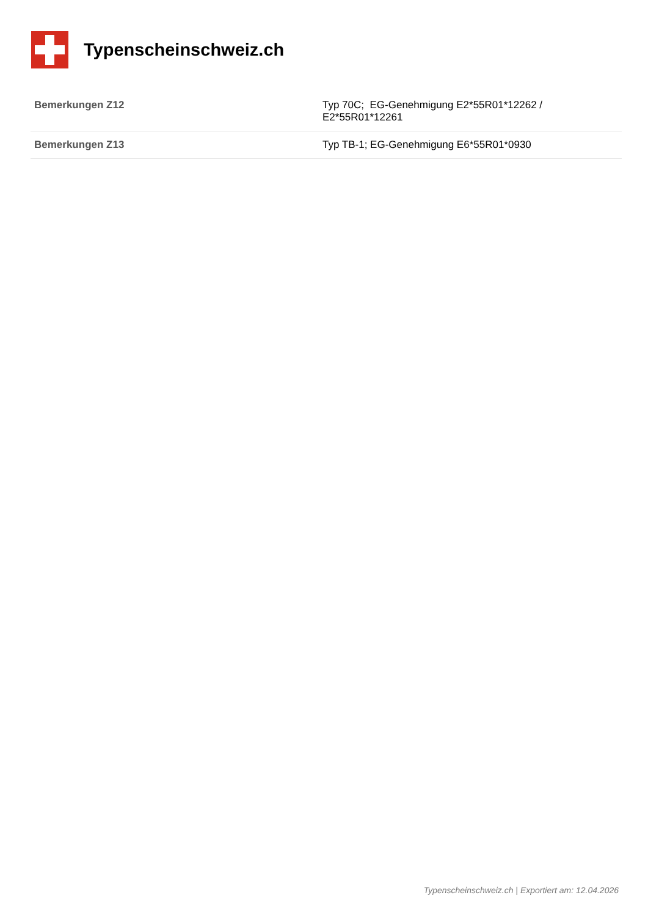Typenscheinschweiz.ch
| Bemerkungen Z12 | Typ 70C; EG-Genehmigung E2*55R01*12262 / E2*55R01*12261 |
| Bemerkungen Z13 | Typ TB-1; EG-Genehmigung E6*55R01*0930 |
Typenscheinschweiz.ch | Exportiert am: 12.04.2026